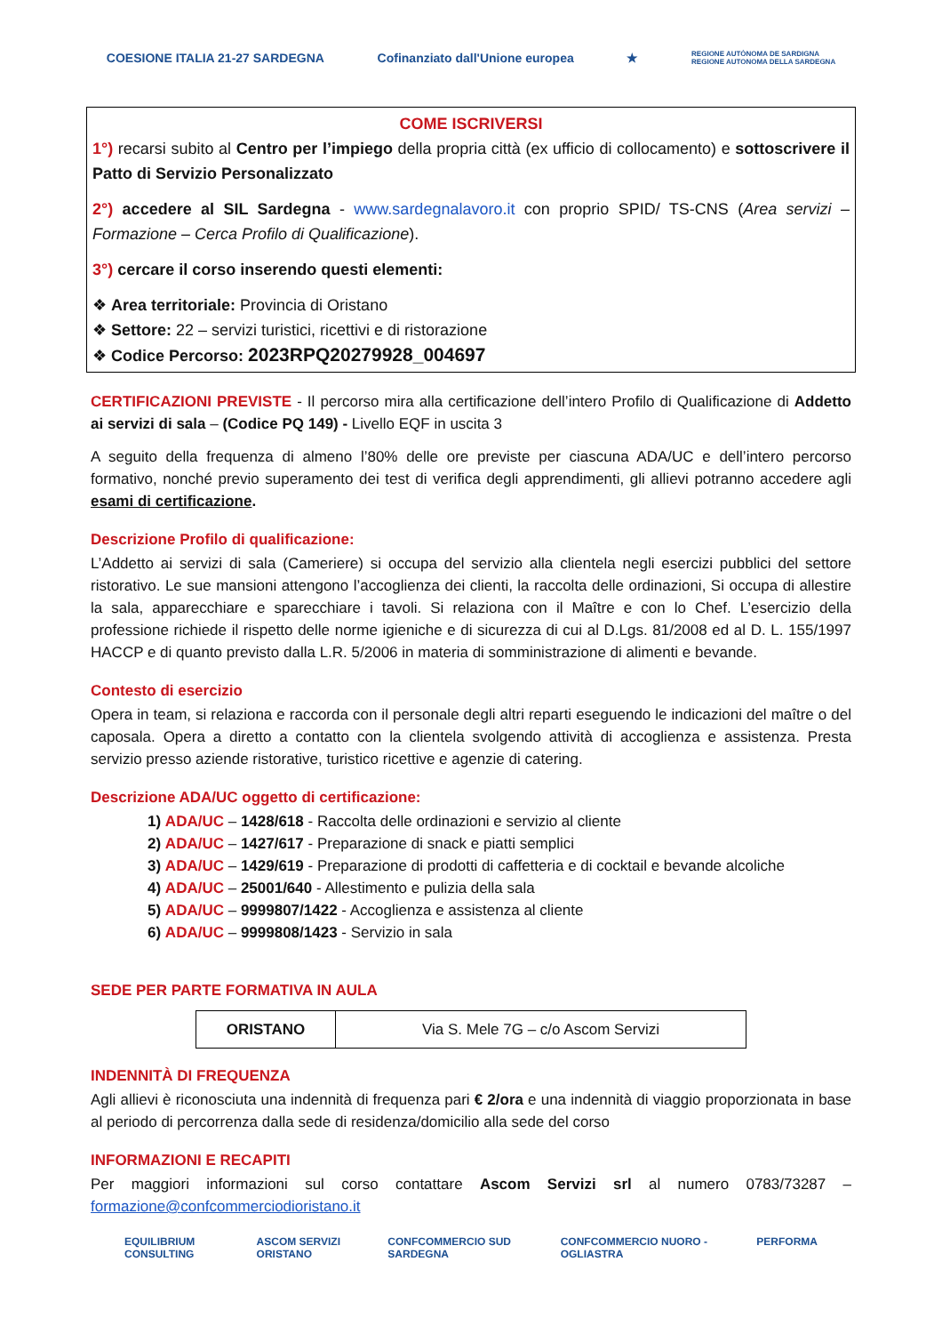COESIONE ITALIA 21-27 SARDEGNA
Cofinanziato dall'Unione europea
★
REGIONE AUTÒNOMA DE SARDIGNA
REGIONE AUTONOMA DELLA SARDEGNA
COME ISCRIVERSI
1°) recarsi subito al Centro per l’impiego della propria città (ex ufficio di collocamento) e sottoscrivere il Patto di Servizio Personalizzato
2°) accedere al SIL Sardegna - www.sardegnalavoro.it con proprio SPID/ TS-CNS (Area servizi – Formazione – Cerca Profilo di Qualificazione).
3°) cercare il corso inserendo questi elementi:
❖ Area territoriale: Provincia di Oristano
❖ Settore: 22 – servizi turistici, ricettivi e di ristorazione
❖ Codice Percorso: 2023RPQ20279928_004697
CERTIFICAZIONI PREVISTE - Il percorso mira alla certificazione dell’intero Profilo di Qualificazione di Addetto ai servizi di sala – (Codice PQ 149) - Livello EQF in uscita 3
A seguito della frequenza di almeno l’80% delle ore previste per ciascuna ADA/UC e dell’intero percorso formativo, nonché previo superamento dei test di verifica degli apprendimenti, gli allievi potranno accedere agli esami di certificazione.
Descrizione Profilo di qualificazione:
L’Addetto ai servizi di sala (Cameriere) si occupa del servizio alla clientela negli esercizi pubblici del settore ristorativo. Le sue mansioni attengono l’accoglienza dei clienti, la raccolta delle ordinazioni, Si occupa di allestire la sala, apparecchiare e sparecchiare i tavoli. Si relaziona con il Maître e con lo Chef. L’esercizio della professione richiede il rispetto delle norme igieniche e di sicurezza di cui al D.Lgs. 81/2008 ed al D. L. 155/1997 HACCP e di quanto previsto dalla L.R. 5/2006 in materia di somministrazione di alimenti e bevande.
Contesto di esercizio
Opera in team, si relaziona e raccorda con il personale degli altri reparti eseguendo le indicazioni del maître o del caposala. Opera a diretto a contatto con la clientela svolgendo attività di accoglienza e assistenza. Presta servizio presso aziende ristorative, turistico ricettive e agenzie di catering.
Descrizione ADA/UC oggetto di certificazione:
1) ADA/UC – 1428/618 - Raccolta delle ordinazioni e servizio al cliente
2) ADA/UC – 1427/617 - Preparazione di snack e piatti semplici
3) ADA/UC – 1429/619 - Preparazione di prodotti di caffetteria e di cocktail e bevande alcoliche
4) ADA/UC – 25001/640 - Allestimento e pulizia della sala
5) ADA/UC – 9999807/1422 - Accoglienza e assistenza al cliente
6) ADA/UC – 9999808/1423 - Servizio in sala
SEDE PER PARTE FORMATIVA IN AULA
| ORISTANO | Via S. Mele 7G – c/o Ascom Servizi |
INDENNITÀ DI FREQUENZA
Agli allievi è riconosciuta una indennità di frequenza pari € 2/ora e una indennità di viaggio proporzionata in base al periodo di percorrenza dalla sede di residenza/domicilio alla sede del corso
INFORMAZIONI E RECAPITI
Per maggiori informazioni sul corso contattare Ascom Servizi srl al numero 0783/73287 – formazione@confcommerciodioristano.it
EQUILIBRIUM CONSULTING ASCOM SERVIZI ORISTANO CONFCOMMERCIO SUD SARDEGNA CONFCOMMERCIO NUORO - OGLIASTRA
PERFORMA